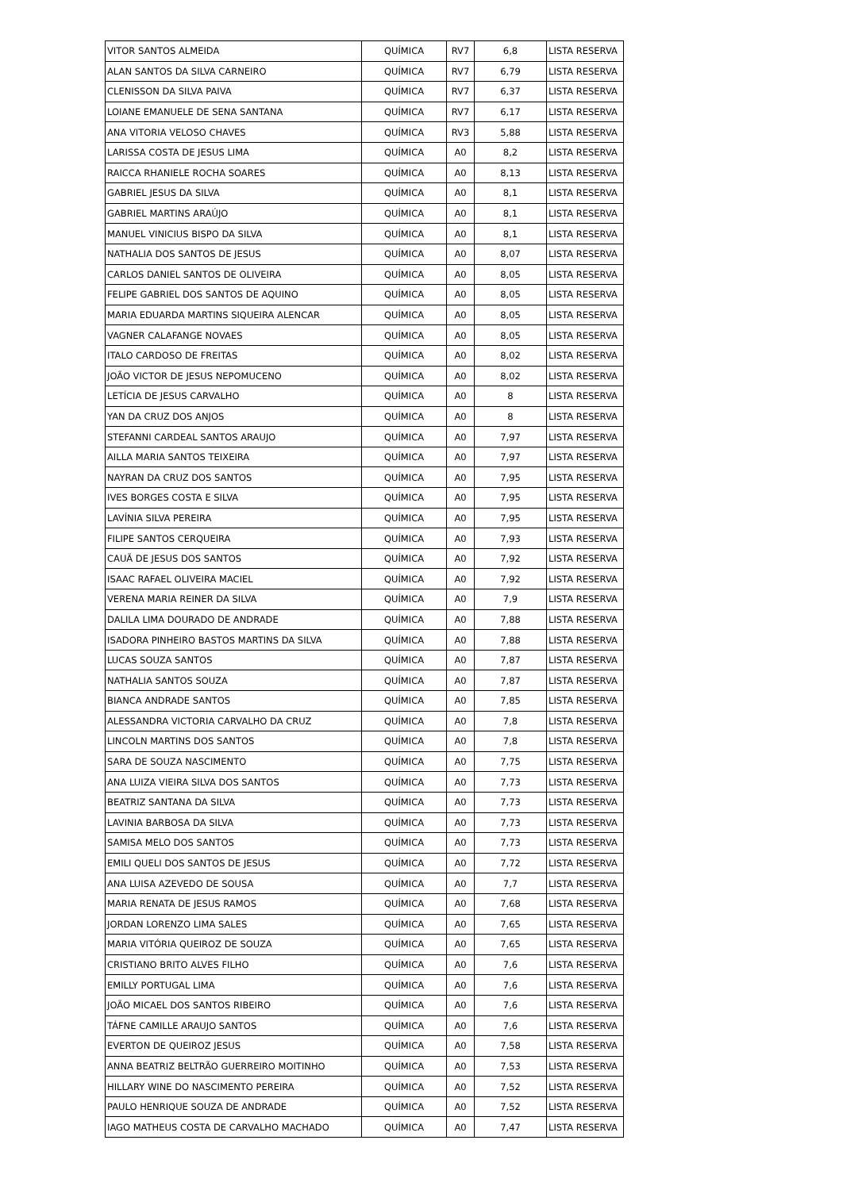| VITOR SANTOS ALMEIDA | QUÍMICA | RV7 | 6,8 | LISTA RESERVA |
| ALAN SANTOS DA SILVA CARNEIRO | QUÍMICA | RV7 | 6,79 | LISTA RESERVA |
| CLENISSON DA SILVA PAIVA | QUÍMICA | RV7 | 6,37 | LISTA RESERVA |
| LOIANE EMANUELE DE SENA SANTANA | QUÍMICA | RV7 | 6,17 | LISTA RESERVA |
| ANA VITORIA VELOSO CHAVES | QUÍMICA | RV3 | 5,88 | LISTA RESERVA |
| LARISSA COSTA DE JESUS LIMA | QUÍMICA | A0 | 8,2 | LISTA RESERVA |
| RAICCA RHANIELE ROCHA SOARES | QUÍMICA | A0 | 8,13 | LISTA RESERVA |
| GABRIEL JESUS DA SILVA | QUÍMICA | A0 | 8,1 | LISTA RESERVA |
| GABRIEL MARTINS ARAÚJO | QUÍMICA | A0 | 8,1 | LISTA RESERVA |
| MANUEL VINICIUS BISPO DA SILVA | QUÍMICA | A0 | 8,1 | LISTA RESERVA |
| NATHALIA DOS SANTOS DE JESUS | QUÍMICA | A0 | 8,07 | LISTA RESERVA |
| CARLOS DANIEL SANTOS DE OLIVEIRA | QUÍMICA | A0 | 8,05 | LISTA RESERVA |
| FELIPE GABRIEL DOS SANTOS DE AQUINO | QUÍMICA | A0 | 8,05 | LISTA RESERVA |
| MARIA EDUARDA MARTINS SIQUEIRA ALENCAR | QUÍMICA | A0 | 8,05 | LISTA RESERVA |
| VAGNER CALAFANGE NOVAES | QUÍMICA | A0 | 8,05 | LISTA RESERVA |
| ITALO CARDOSO DE FREITAS | QUÍMICA | A0 | 8,02 | LISTA RESERVA |
| JOÃO VICTOR DE JESUS NEPOMUCENO | QUÍMICA | A0 | 8,02 | LISTA RESERVA |
| LETÍCIA DE JESUS CARVALHO | QUÍMICA | A0 | 8 | LISTA RESERVA |
| YAN DA CRUZ DOS ANJOS | QUÍMICA | A0 | 8 | LISTA RESERVA |
| STEFANNI CARDEAL SANTOS ARAUJO | QUÍMICA | A0 | 7,97 | LISTA RESERVA |
| AILLA MARIA SANTOS TEIXEIRA | QUÍMICA | A0 | 7,97 | LISTA RESERVA |
| NAYRAN DA CRUZ DOS SANTOS | QUÍMICA | A0 | 7,95 | LISTA RESERVA |
| IVES BORGES COSTA E SILVA | QUÍMICA | A0 | 7,95 | LISTA RESERVA |
| LAVÍNIA SILVA PEREIRA | QUÍMICA | A0 | 7,95 | LISTA RESERVA |
| FILIPE SANTOS CERQUEIRA | QUÍMICA | A0 | 7,93 | LISTA RESERVA |
| CAUÃ DE JESUS DOS SANTOS | QUÍMICA | A0 | 7,92 | LISTA RESERVA |
| ISAAC RAFAEL OLIVEIRA MACIEL | QUÍMICA | A0 | 7,92 | LISTA RESERVA |
| VERENA MARIA REINER DA SILVA | QUÍMICA | A0 | 7,9 | LISTA RESERVA |
| DALILA LIMA DOURADO DE ANDRADE | QUÍMICA | A0 | 7,88 | LISTA RESERVA |
| ISADORA PINHEIRO BASTOS MARTINS DA SILVA | QUÍMICA | A0 | 7,88 | LISTA RESERVA |
| LUCAS SOUZA SANTOS | QUÍMICA | A0 | 7,87 | LISTA RESERVA |
| NATHALIA SANTOS SOUZA | QUÍMICA | A0 | 7,87 | LISTA RESERVA |
| BIANCA ANDRADE SANTOS | QUÍMICA | A0 | 7,85 | LISTA RESERVA |
| ALESSANDRA VICTORIA CARVALHO DA CRUZ | QUÍMICA | A0 | 7,8 | LISTA RESERVA |
| LINCOLN MARTINS DOS SANTOS | QUÍMICA | A0 | 7,8 | LISTA RESERVA |
| SARA DE SOUZA NASCIMENTO | QUÍMICA | A0 | 7,75 | LISTA RESERVA |
| ANA LUIZA VIEIRA SILVA DOS SANTOS | QUÍMICA | A0 | 7,73 | LISTA RESERVA |
| BEATRIZ SANTANA DA SILVA | QUÍMICA | A0 | 7,73 | LISTA RESERVA |
| LAVINIA BARBOSA DA SILVA | QUÍMICA | A0 | 7,73 | LISTA RESERVA |
| SAMISA MELO DOS SANTOS | QUÍMICA | A0 | 7,73 | LISTA RESERVA |
| EMILI QUELI DOS SANTOS DE JESUS | QUÍMICA | A0 | 7,72 | LISTA RESERVA |
| ANA LUISA AZEVEDO DE SOUSA | QUÍMICA | A0 | 7,7 | LISTA RESERVA |
| MARIA RENATA DE JESUS RAMOS | QUÍMICA | A0 | 7,68 | LISTA RESERVA |
| JORDAN LORENZO LIMA SALES | QUÍMICA | A0 | 7,65 | LISTA RESERVA |
| MARIA VITÓRIA QUEIROZ DE SOUZA | QUÍMICA | A0 | 7,65 | LISTA RESERVA |
| CRISTIANO BRITO ALVES FILHO | QUÍMICA | A0 | 7,6 | LISTA RESERVA |
| EMILLY PORTUGAL LIMA | QUÍMICA | A0 | 7,6 | LISTA RESERVA |
| JOÃO MICAEL DOS SANTOS RIBEIRO | QUÍMICA | A0 | 7,6 | LISTA RESERVA |
| TÁFNE CAMILLE ARAUJO SANTOS | QUÍMICA | A0 | 7,6 | LISTA RESERVA |
| EVERTON DE QUEIROZ JESUS | QUÍMICA | A0 | 7,58 | LISTA RESERVA |
| ANNA BEATRIZ BELTRÃO GUERREIRO MOITINHO | QUÍMICA | A0 | 7,53 | LISTA RESERVA |
| HILLARY WINE DO NASCIMENTO PEREIRA | QUÍMICA | A0 | 7,52 | LISTA RESERVA |
| PAULO HENRIQUE SOUZA DE ANDRADE | QUÍMICA | A0 | 7,52 | LISTA RESERVA |
| IAGO MATHEUS COSTA DE CARVALHO MACHADO | QUÍMICA | A0 | 7,47 | LISTA RESERVA |